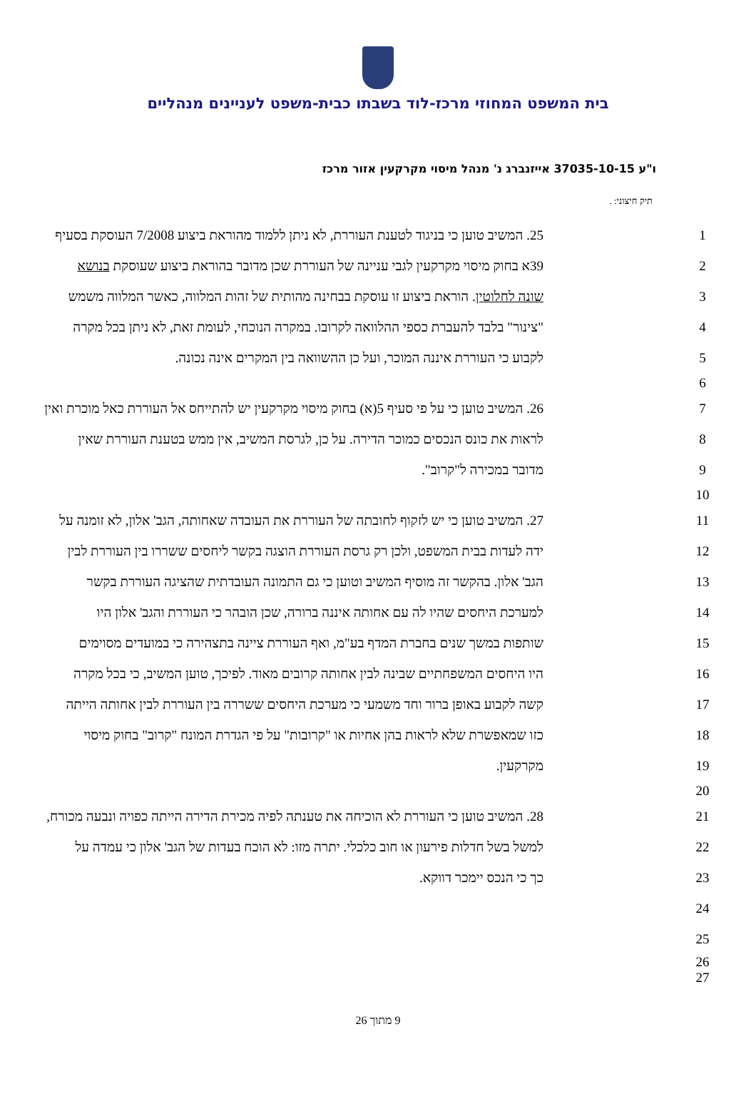בית המשפט המחוזי מרכז-לוד בשבתו כבית-משפט לעניינים מנהליים
ו"ע 37035-10-15 אייזנברג נ' מנהל מיסוי מקרקעין אזור מרכז
תיק חיצוני: .
| 25. המשיב טוען כי בניגוד לטענת העוררת, לא ניתן ללמוד מהוראת ביצוע 7/2008 העוסקת בסעיף | 1 |
| 39א בחוק מיסוי מקרקעין לגבי עניינה של העוררת שכן מדובר בהוראת ביצוע שעוסקת בנושא | 2 |
| שונה לחלוטין . הוראת ביצוע זו עוסקת בבחינה מהותית של זהות המלווה, כאשר המלווה משמש | 3 |
| "צינור" בלבד להעברת כספי ההלוואה לקרובו. במקרה הנוכחי, לעומת זאת, לא ניתן בכל מקרה | 4 |
| לקבוע כי העוררת איננה המוכר, ועל כן ההשוואה בין המקרים אינה נכונה. | 5 |
| | 6 |
| 26. המשיב טוען כי על פי סעיף 5(א) בחוק מיסוי מקרקעין יש להתייחס אל העוררת כאל מוכרת ואין | 7 |
| לראות את כונס הנכסים כמוכר הדירה. על כן, לגרסת המשיב, אין ממש בטענת העוררת שאין | 8 |
| מדובר במכירה ל"קרוב". | 9 |
| | 10 |
| 27. המשיב טוען כי יש לזקוף לחובתה של העוררת את העובדה שאחותה, הגב' אלון, לא זומנה על | 11 |
| ידה לעדות בבית המשפט, ולכן רק גרסת העוררת הוצגה בקשר ליחסים ששררו בין העוררת לבין | 12 |
| הגב' אלון. בהקשר זה מוסיף המשיב וטוען כי גם התמונה העובדתית שהציגה העוררת בקשר | 13 |
| למערכת היחסים שהיו לה עם אחותה איננה ברורה, שכן הובהר כי העוררת והגב' אלון היו | 14 |
| שותפות במשך שנים בחברת המדף בע"מ, ואף העוררת ציינה בתצהירה כי במועדים מסוימים | 15 |
| היו היחסים המשפחתיים שבינה לבין אחותה קרובים מאוד. לפיכך, טוען המשיב, כי בכל מקרה | 16 |
| קשה לקבוע באופן ברור וחד משמעי כי מערכת היחסים ששררה בין העוררת לבין אחותה הייתה | 17 |
| כזו שמאפשרת שלא לראות בהן אחיות או "קרובות" על פי הגדרת המונח "קרוב" בחוק מיסוי | 18 |
| מקרקעין. | 19 |
| | 20 |
| 28. המשיב טוען כי העוררת לא הוכיחה את טענתה לפיה מכירת הדירה הייתה כפויה ונבעה מכורח, | 21 |
| למשל בשל חדלות פירעון או חוב כלכלי. יתרה מזו: לא הוכח בעדות של הגב' אלון כי עמדה על | 22 |
| כך כי הנכס יימכר דווקא. | 23 |
| | 24 |
| | 25 |
| | 26 27 |
9 מתוך 26